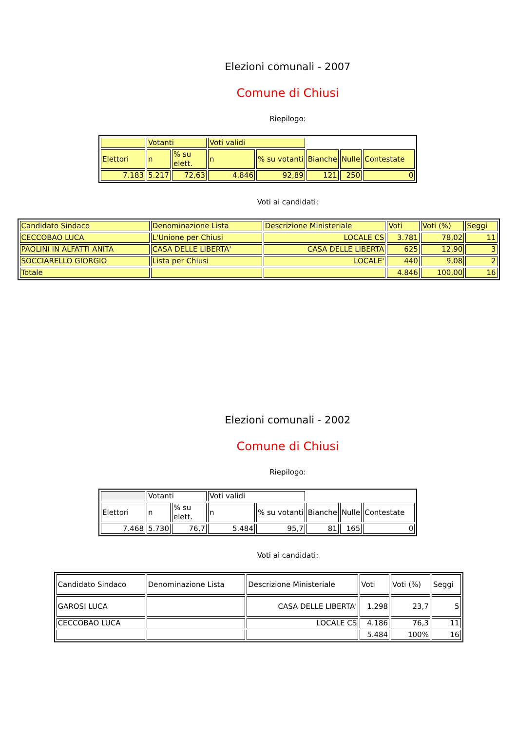Elezioni comunali - 2007
Comune di Chiusi
Riepilogo:
| | Votanti | | Voti validi | | | | |
| Elettori | n | % su elett. | n | % su votanti | Bianche | Nulle | Contestate |
| 7.183 | 5.217 | 72,63 | 4.846 | 92,89 | 121 | 250 | 0 |
Voti ai candidati:
| Candidato Sindaco | Denominazione Lista | Descrizione Ministeriale | Voti | Voti (%) | Seggi |
| CECCOBAO LUCA | L'Unione per Chiusi | LOCALE CS | 3.781 | 78,02 | 11 |
| PAOLINI IN ALFATTI ANITA | CASA DELLE LIBERTA' | CASA DELLE LIBERTA | 625 | 12,90 | 3 |
| SOCCIARELLO GIORGIO | Lista per Chiusi | LOCALE' | 440 | 9,08 | 2 |
| Totale | | | 4.846 | 100,00 | 16 |
Elezioni comunali - 2002
Comune di Chiusi
Riepilogo:
| | Votanti | | Voti validi | | | | |
| Elettori | n | % su elett. | n | % su votanti | Bianche | Nulle | Contestate |
| 7.468 | 5.730 | 76,7 | 5.484 | 95,7 | 81 | 165 | 0 |
Voti ai candidati:
| Candidato Sindaco | Denominazione Lista | Descrizione Ministeriale | Voti | Voti (%) | Seggi |
| GAROSI LUCA | | CASA DELLE LIBERTA' | 1.298 | 23,7 | 5 |
| CECCOBAO LUCA | | LOCALE CS | 4.186 | 76,3 | 11 |
| | | | 5.484 | 100% | 16 |